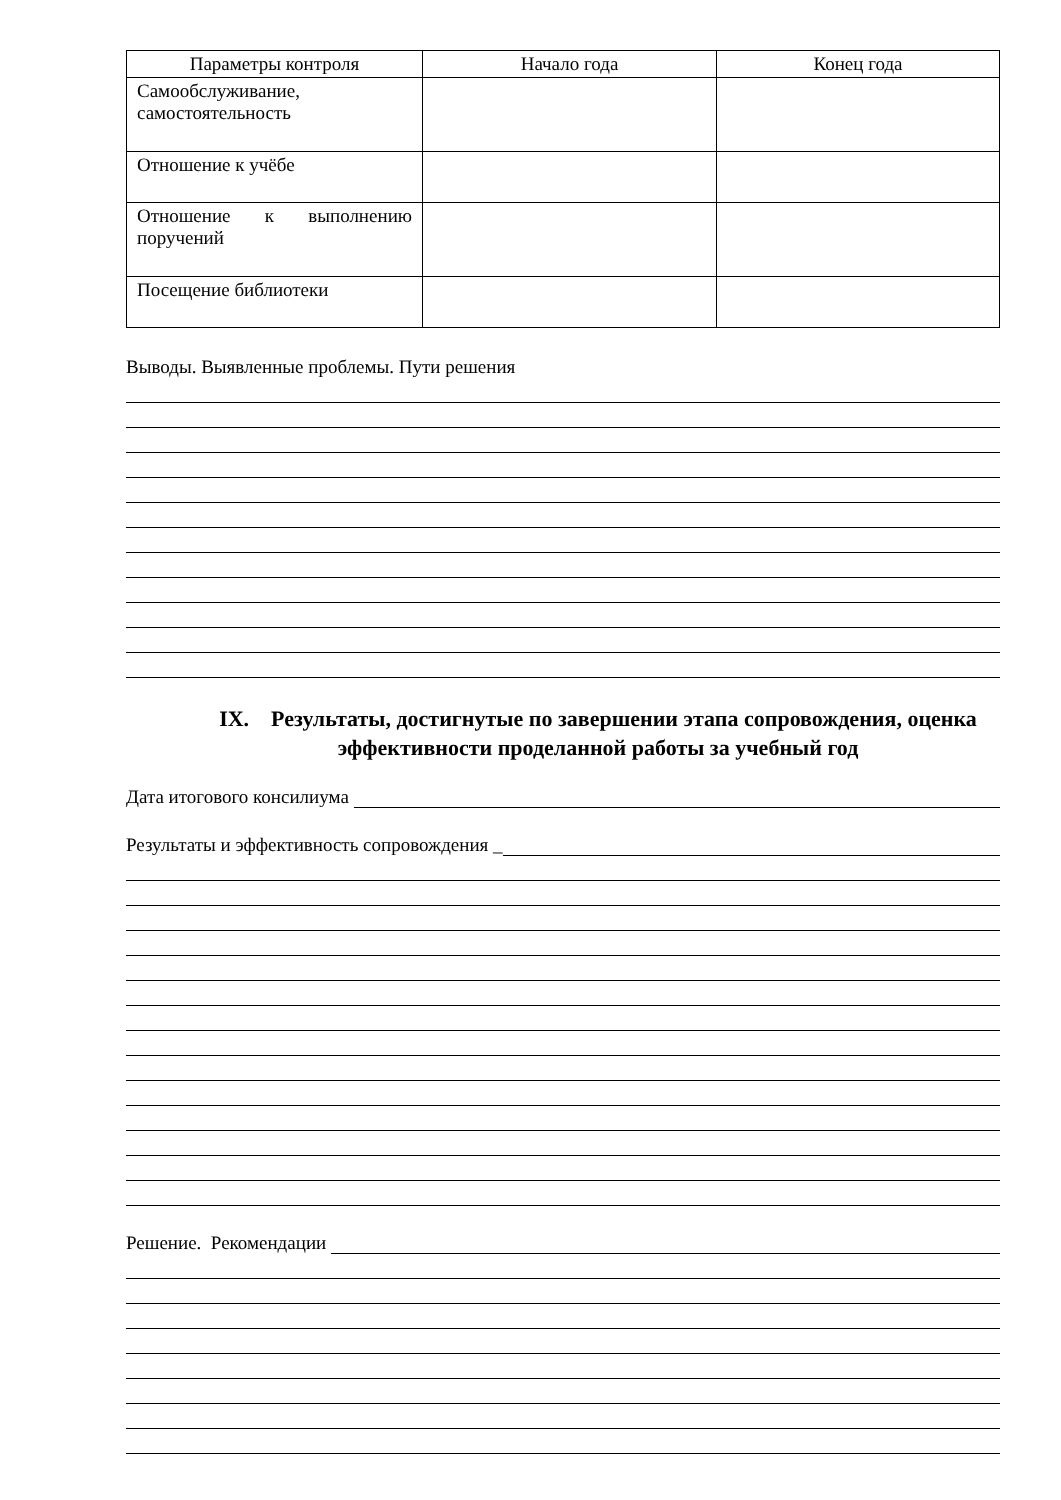| Параметры контроля | Начало года | Конец года |
| --- | --- | --- |
| Самообслуживание, самостоятельность | | |
| Отношение к учёбе | | |
| Отношение к выполнению поручений | | |
| Посещение библиотеки | | |
Выводы. Выявленные проблемы. Пути решения
IX. Результаты, достигнутые по завершении этапа сопровождения, оценка эффективности проделанной работы за учебный год
Дата итогового консилиума
Результаты и эффективность сопровождения _
Решение. Рекомендации